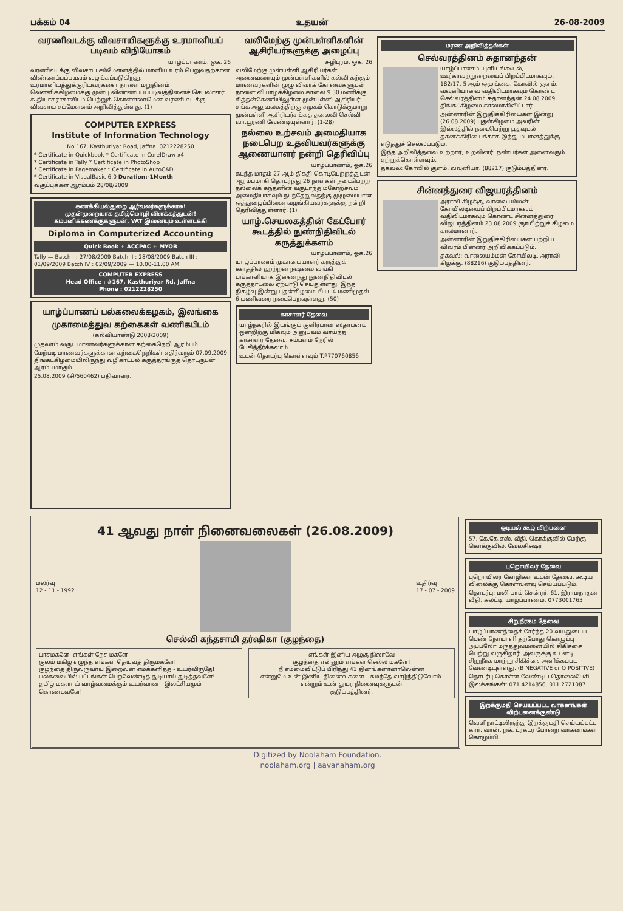பக்கம் 04 உதயன் 26-08-2009
வரணிவடக்கு விவசாயிகளுக்கு உரமானியப் படிவம் விநியோகம்
யாழ்ப்பாணம், ஓக. 26
வரணிவடக்கு விவசாய சம்மேளனத்தில் மானிய உரம் பெறுவதற்கான விண்ணப்பப்படிவம் வழங்கப்படுகிறது. உரமானியத்துக்குரியவர்களை நாளை மறுதினம் வெள்ளிக்கிழமைக்கு முன்பு விண்ணப்பப்படிவத்தினைச் செயலாளர் க.தியாகராசாவிடம் பெற்றுக் கொள்ளலாமென வரணி வடக்கு விவசாய சம்மேளனம் அறிவித்துள்ளது. (1)
COMPUTER EXPRESS
Institute of Information Technology
No 167, Kasthuriyar Road, Jaffna. 0212228250
* Certificate in Quickbook * Certificate in CorelDraw x4
* Certificate in Tally * Certificate in PhotoShop
* Certificate in Pagemaker * Certificate in AutoCAD
* Certificate in VisualBasic 6.0 Duration:-1Month
வகுப்புக்கள் ஆரம்பம் 28/08/2009
கணக்கியல்துறை ஆர்வலர்களுக்காக!
முதன்முறையாக தமிழ்மொழி விளக்கத்துடன்!
கம்பனிக்கணக்குகளுடன், VAT இனையும் உள்ளடக்கி
Diploma in Computerized Accounting
Quick Book + ACCPAC + MYOB
Tally — Batch I : 27/08/2009 Batch II : 28/08/2009 Batch III : 01/09/2009 Batch IV : 02/09/2009 — 10.00-11.00 AM
COMPUTER EXPRESS
Head Office : #167, Kasthuriyar Rd, Jaffna
Phone : 0212228250
யாழ்ப்பாணப் பல்கலைக்கழகம், இலங்கை
முகாமைத்துவ கற்கைகள் வணிகபீடம்
(கல்வியாண்டு 2008/2009)
முதலாம் வருட மாணவர்களுக்கான கற்கைநெறி ஆரம்பம்
மேற்படி மாணவர்களுக்கான கற்கைநெறிகள் எதிர்வரும் 07.09.2009 திங்கட்கிழமையிலிருந்து வழிகாட்டல் கருத்தரங்குத் தொடருடன் ஆரம்பமாகும்.
25.08.2009 (சி/560462) பதிவாளர்.
வலிமேற்கு முன்பள்ளிகளின் ஆசிரியர்களுக்கு அழைப்பு
சுழிபுரம், ஓக. 26
வலிமேற்கு முன்பள்ளி ஆசிரியர்கள் அனைவரையும் முன்பள்ளிகளில் கல்வி கற்கும் மாணவர்களின் முழு விவரக் கோவைகளுடன் நாளை வியாழக்கிழமை காலை 9.30 மணிக்கு சித்தன்கேணியிலுள்ள முன்பள்ளி ஆசிரியர் சங்க அலுவலகத்திற்கு சமுகம் கொடுக்குமாறு முன்பள்ளி ஆசிரியர்சங்கத் தலைவி செல்வி வா.பூரணி வேண்டியுள்ளார். (1-28)
நல்லை உற்சவம் அமைதியாக நடைபெற உதவியவர்களுக்கு ஆணையாளர் நன்றி தெரிவிப்பு
யாழ்ப்பாணம், ஓக.26
கடந்த மாதம் 27 ஆம் திகதி கொடியேற்றத்துடன் ஆரம்பமாகி தொடர்ந்து 26 நாள்கள் நடைபெற்ற நல்லைக் கந்தனின் வருடாந்த மகோற்சவம் அமைதியாகவும் நடந்தேறுவதற்கு முழுமையான ஒத்துழைப்பினை வழங்கியவர்களுக்கு நன்றி தெரிவித்துள்ளார். (1)
யாழ்.செயலகத்தின் கேட்போர் கூடத்தில் நுண்நிதிவிடல் கருத்துக்களம்
யாழ்ப்பாணம், ஓக.26
யாழ்ப்பாணம் முகாமையாளர் கருத்துக் களத்தில் ஹற்றன் நஷனல் வங்கி பங்காளியாக இணைந்து நுண்நிதிவிடல் கருத்தாடலை ஏற்பாடு செய்துள்ளது. இந்த நிகழ்வு இன்று புதன்கிழமை பி.ப. 4 மணிமுதல் 6 மணிவரை நடைபெறவுள்ளது. (50)
காசாளர் தேவை
யாழ்நகரில் இயங்கும் குளிர்பான ஸ்தாபனம் ஒன்றிற்கு மிகவும் அனுபவம் வாய்ந்த காசாளர் தேவை. சம்பளம் நேரில் பேசித்தீர்க்கலாம்.
உடன் தொடர்பு கொள்ளவும் T.P770760856
மரண அறிவித்தல்கள்
செல்வரத்தினம் சுதானந்தன்
யாழ்ப்பாணம், புளியங்கூடல், ஊர்காவற்றுறையைப் பிறப்பிடமாகவும், 182/17, 5 ஆம் ஒழுங்கை, கோவில் குளம், வவுனியாவை வதிவிடமாகவும் கொண்ட செல்வரத்தினம் சுதானந்தன் 24.08.2009 திங்கட்கிழமை காலமாகிவிட்டார்.
அன்னாரின் இறுதிக்கிரியைகள் இன்று (26.08.2009) புதன்கிழமை அவரின் இல்லத்தில் நடைபெற்று பூதவுடல் தகனக்கிரியைக்காக இந்து மயானத்துக்கு எடுத்துச் செல்லப்படும்.
இந்த அறிவித்தலை உற்றார், உறவினர், நண்பர்கள் அனைவரும் ஏற்றுக்கொள்ளவும்.
தகவல்: கோவில் குளம், வவுனியா. (88217) குடும்பத்தினர்.
சின்னத்துரை விஜயரத்தினம்
அராலி கிழக்கு, வாலையம்மன் கோயிலடியைப் பிறப்பிடமாகவும் வதிவிடமாகவும் கொண்ட சின்னத்துரை விஜயரத்தினம் 23.08.2009 ஞாயிற்றுக் கிழமை காலமானார்.
அன்னாரின் இறுதிக்கிரியைகள் பற்றிய விவரம் பின்னர் அறிவிக்கப்படும்.
தகவல்: வாலையம்மன் கோயிலடி, அராலி கிழக்கு. (88216) குடும்பத்தினர்.
41 ஆவது நாள் நினைவலைகள் (26.08.2009)
மலர்வு
12 - 11 - 1992
உதிர்வு
17 - 07 - 2009
செல்வி கந்தசாமி தர்ஷிகா (குழந்தை)
பாசமகளே! எங்கள் நேச மகளே!
குலம் மகிழ எழுந்த எங்கள் தெய்வத் திருமகளே!
குழந்தை திருவுருவாய் இறைவன் எமக்களித்த - உயர்விருதே!
பல்கலையில் பட்டங்கள் பெறவேண்டித் துடியாய் துடித்தவளே!
தமிழ் மகளாய் வாழ்வமைக்கும் உயர்வான - இலட்சியமும் கொண்டவளே!
எங்கள் இனிய அழகு நிலாவே
குழந்தை என்னும் எங்கள் செல்ல மகளே!
நீ எம்மைவிட்டுப் பிரிந்து 41 தினங்களானாலென்ன
என்றுமே உன் இனிய நினைவுகளை - சுமந்தே வாழ்ந்திடுவோம்.
என்றும் உன் துயர நினைவுகளுடன்
குடும்பத்தினர்.
ஒடியல் கூழ் விற்பனை
57, கே.கே.எஸ். வீதி, கொக்குவில் மேற்கு, கொக்குவில். வேல்சிக்ஷர்
புறொயிலர் தேவை
புறொயிலர் கோழிகள் உடன் தேவை. கூடிய விலைக்கு கொள்வனவு செய்யப்படும்.
தொடர்பு: மலி பாம் சென்ரர், 61, இராமநாதன் வீதி, கலட்டி, யாழ்ப்பாணம். 0773001763
சிறுநீரகம் தேவை
யாழ்ப்பாணத்தைச் சேர்ந்த 20 வயதுடைய பெண் நோயாளி தற்போது கொழும்பு அப்பலோ மருத்துவமனையில் சிகிச்சை பெற்று வருகிறார். அவருக்கு உடனடி சிறுநீரக மாற்று சிகிச்சை அளிக்கப்பட வேண்டியுள்ளது. (B NEGATIVE or O POSITIVE)
தொடர்பு கொள்ள வேண்டிய தொலைபேசி இலக்கங்கள்: 071 4214856, 011 2721087
இறக்குமதி செய்யப்பட்ட வாகனங்கள் விற்பனைக்குண்டு
வெளிநாட்டிலிருந்து இறக்குமதி செய்யப்பட்ட கார், வான், றக், ட்ரக்டர் போன்ற வாகனங்கள் கொழும்பி
Digitized by Noolaham Foundation.
noolaham.org | aavanaham.org